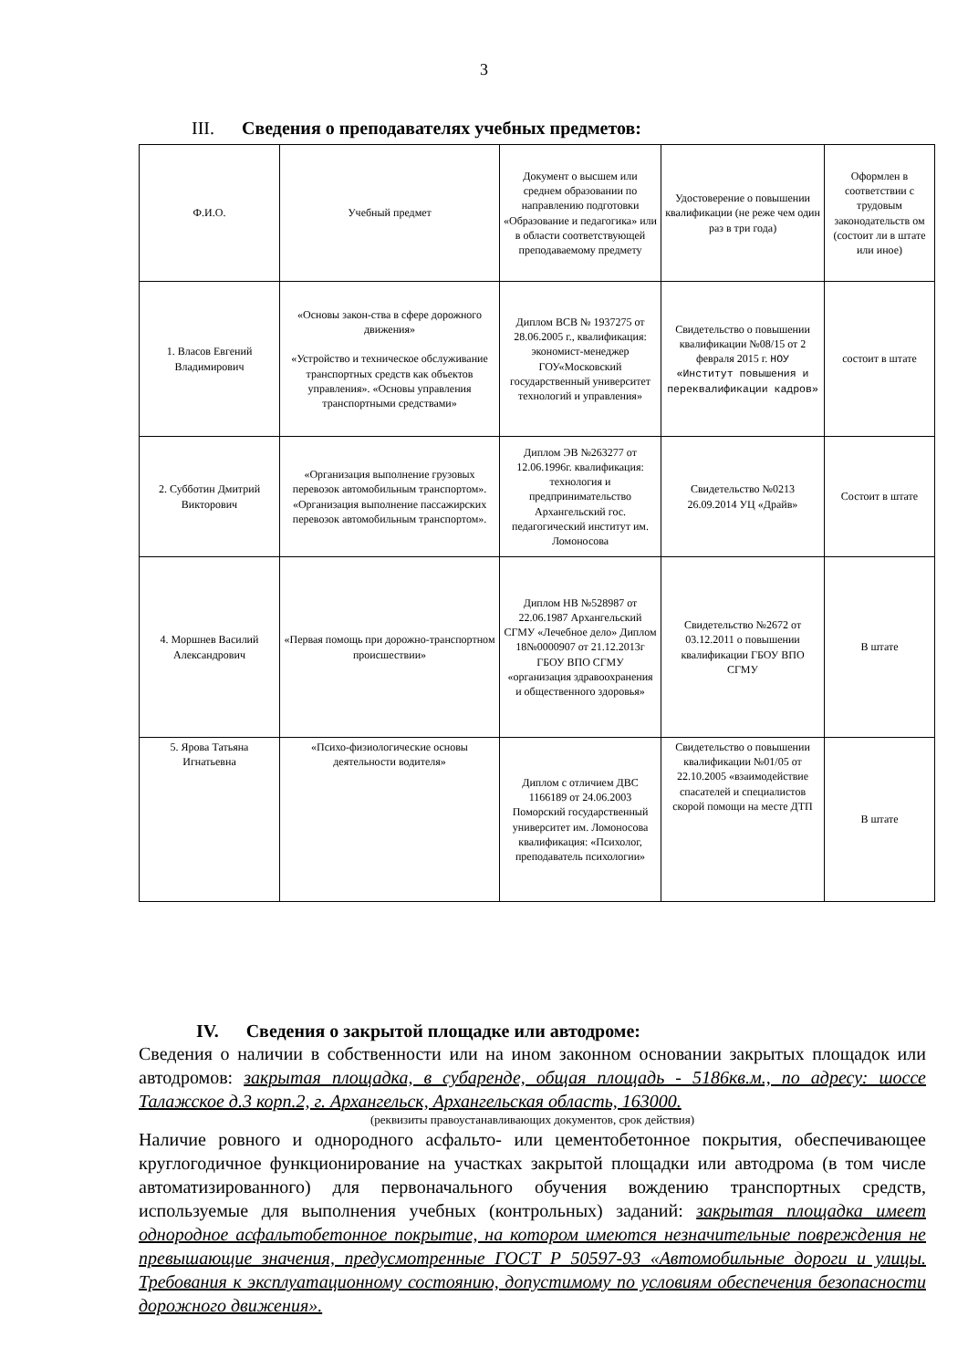3
III. Сведения о преподавателях учебных предметов:
| Ф.И.О. | Учебный предмет | Документ о высшем или среднем образовании по направлению подготовки «Образование и педагогика» или в области соответствующей преподаваемому предмету | Удостоверение о повышении квалификации (не реже чем один раз в три года) | Оформлен в соответствии с трудовым законодательств ом (состоит ли в штате или иное) |
| 1. Власов Евгений Владимирович | «Основы закон-ства в сфере дорожного движения» «Устройство и техническое обслуживание транспортных средств как объектов управления». «Основы управления транспортными средствами» | Диплом ВСВ № 1937275 от 28.06.2005 г., квалификация: экономист-менеджер ГОУ«Московский государственный университет технологий и управления» | Свидетельство о повышении квалификации №08/15 от 2 февраля 2015 г. НОУ «Институт повышения и переквалификации кадров» | состоит в штате |
| 2. Субботин Дмитрий Викторович | «Организация выполнение грузовых перевозок автомобильным транспортом». «Организация выполнение пассажирских перевозок автомобильным транспортом». | Диплом ЭВ №263277 от 12.06.1996г. квалификация: технология и предпринимательство Архангельский гос. педагогический институт им. Ломоносова | Свидетельство №0213 26.09.2014 УЦ «Драйв» | Состоит в штате |
| 4. Моршнев Василий Александрович | «Первая помощь при дорожно-транспортном происшествии» | Диплом НВ №528987 от 22.06.1987 Архангельский СГМУ «Лечебное дело» Диплом 18№0000907 от 21.12.2013г ГБОУ ВПО СГМУ «организация здравоохранения и общественного здоровья» | Свидетельство №2672 от 03.12.2011 о повышении квалификации ГБОУ ВПО СГМУ | В штате |
| 5. Ярова Татьяна Игнатьевна | «Психо-физиологические основы деятельности водителя» | Диплом с отличием ДВС 1166189 от 24.06.2003 Поморский государственный университет им. Ломоносова квалификация: «Психолог, преподаватель психологии» | Свидетельство о повышении квалификации №01/05 от 22.10.2005 «взаимодействие спасателей и специалистов скорой помощи на месте ДТП | В штате |
IV. Сведения о закрытой площадке или автодроме:
Сведения о наличии в собственности или на ином законном основании закрытых площадок или автодромов: закрытая площадка, в субаренде, общая площадь - 5186кв.м., по адресу: шоссе Талажское д.3 корп.2, г. Архангельск, Архангельская область, 163000.
(реквизиты правоустанавливающих документов, срок действия)
Наличие ровного и однородного асфальто- или цементобетонное покрытия, обеспечивающее круглогодичное функционирование на участках закрытой площадки или автодрома (в том числе автоматизированного) для первоначального обучения вождению транспортных средств, используемые для выполнения учебных (контрольных) заданий: закрытая площадка имеет однородное асфальтобетонное покрытие, на котором имеются незначительные повреждения не превышающие значения, предусмотренные ГОСТ Р 50597-93 «Автомобильные дороги и улицы. Требования к эксплуатационному состоянию, допустимому по условиям обеспечения безопасности дорожного движения».